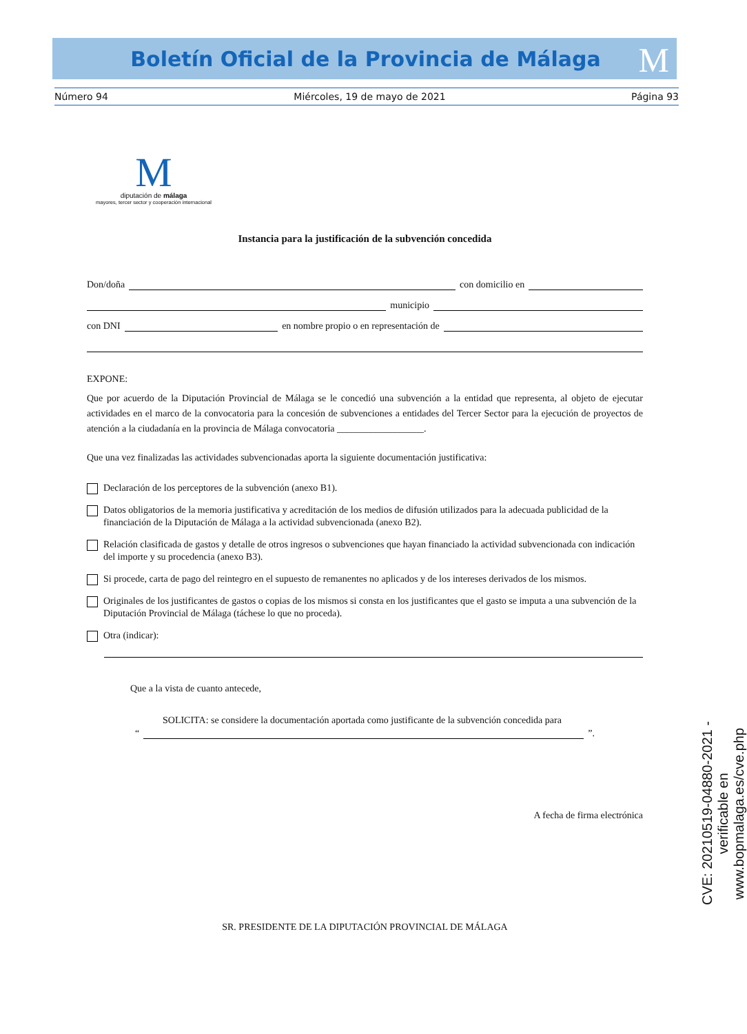Boletín Oficial de la Provincia de Málaga
M
Número 94 Miércoles, 19 de mayo de 2021 Página 93
M
diputación de málaga
mayores, tercer sector y cooperación internacional
Instancia para la justificación de la subvención concedida
Don/doña con domicilio en
municipio
con DNI en nombre propio o en representación de
EXPONE:
Que por acuerdo de la Diputación Provincial de Málaga se le concedió una subvención a la entidad que representa, al objeto de ejecutar actividades en el marco de la convocatoria para la concesión de subvenciones a entidades del Tercer Sector para la ejecución de proyectos de atención a la ciudadanía en la provincia de Málaga convocatoria __________________.
Que una vez finalizadas las actividades subvencionadas aporta la siguiente documentación justificativa:
Declaración de los perceptores de la subvención (anexo B1).
Datos obligatorios de la memoria justificativa y acreditación de los medios de difusión utilizados para la adecuada publicidad de la financiación de la Diputación de Málaga a la actividad subvencionada (anexo B2).
Relación clasificada de gastos y detalle de otros ingresos o subvenciones que hayan financiado la actividad subvencionada con indicación del importe y su procedencia (anexo B3).
Si procede, carta de pago del reintegro en el supuesto de remanentes no aplicados y de los intereses derivados de los mismos.
Originales de los justificantes de gastos o copias de los mismos si consta en los justificantes que el gasto se imputa a una subvención de la Diputación Provincial de Málaga (táchese lo que no proceda).
Otra (indicar):
Que a la vista de cuanto antecede,
SOLICITA: se considere la documentación aportada como justificante de la subvención concedida para
“ ”.
A fecha de firma electrónica
SR. PRESIDENTE DE LA DIPUTACIÓN PROVINCIAL DE MÁLAGA
CVE: 20210519-04880-2021 - verificable en www.bopmalaga.es/cve.php